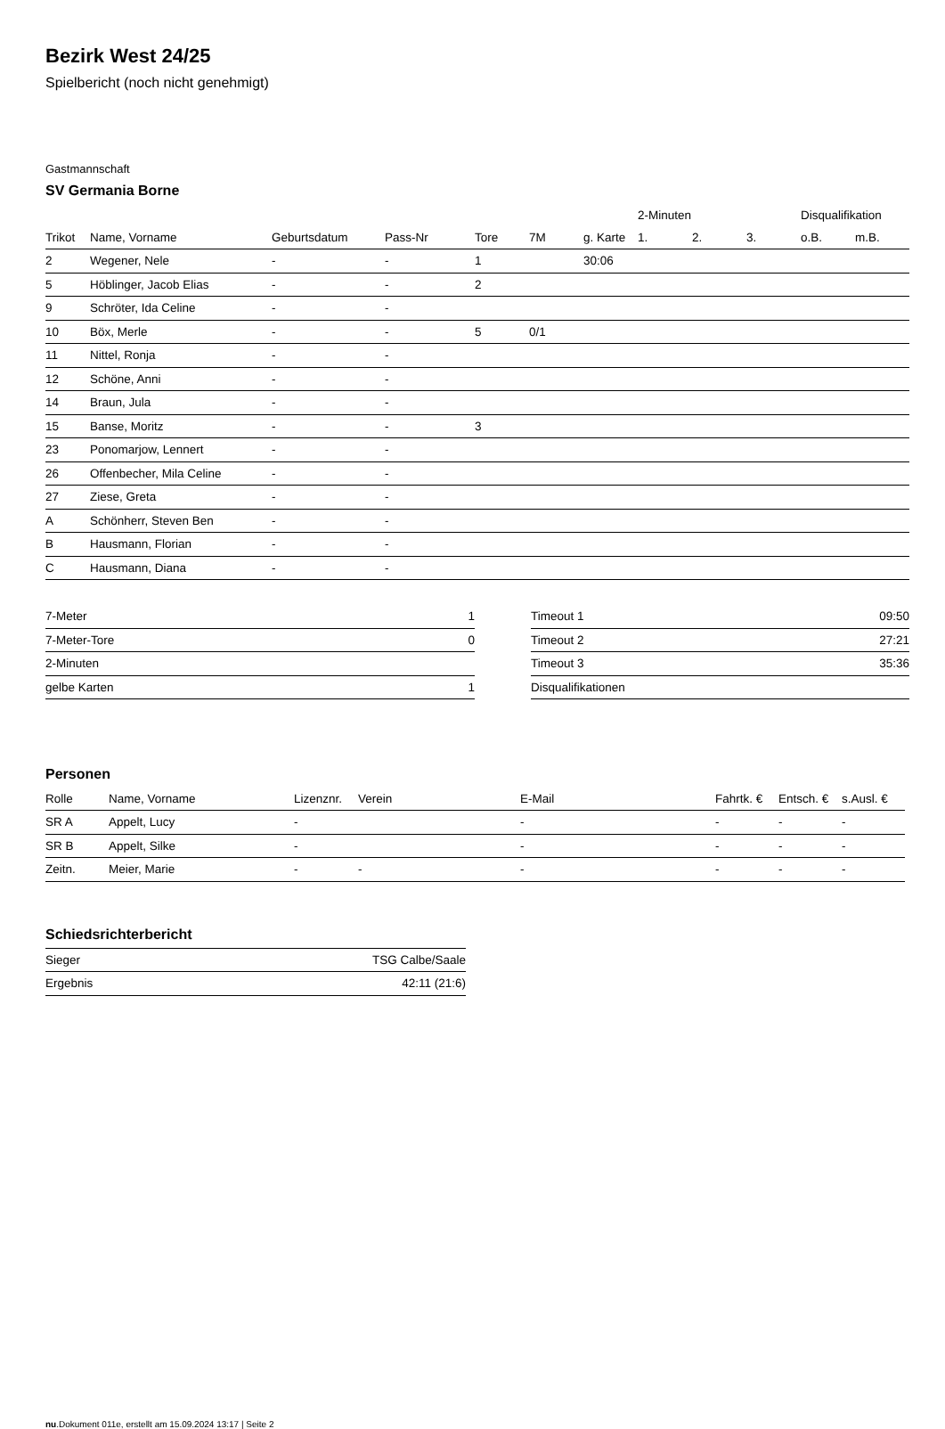Bezirk West 24/25
Spielbericht (noch nicht genehmigt)
Gastmannschaft
SV Germania Borne
| | | | | | | | 2-Minuten | | | Disqualifikation | |
| --- | --- | --- | --- | --- | --- | --- | --- | --- | --- | --- | --- |
| Trikot | Name, Vorname | Geburtsdatum | Pass-Nr | Tore | 7M | g. Karte | 1. | 2. | 3. | o.B. | m.B. |
| 2 | Wegener, Nele | - | - | 1 | | 30:06 | | | | | |
| 5 | Höblinger, Jacob Elias | - | - | 2 | | | | | | | |
| 9 | Schröter, Ida Celine | - | - | | | | | | | | |
| 10 | Böx, Merle | - | - | 5 | 0/1 | | | | | | |
| 11 | Nittel, Ronja | - | - | | | | | | | | |
| 12 | Schöne, Anni | - | - | | | | | | | | |
| 14 | Braun, Jula | - | - | | | | | | | | |
| 15 | Banse, Moritz | - | - | 3 | | | | | | | |
| 23 | Ponomarjow, Lennert | - | - | | | | | | | | |
| 26 | Offenbecher, Mila Celine | - | - | | | | | | | | |
| 27 | Ziese, Greta | - | - | | | | | | | | |
| A | Schönherr, Steven Ben | - | - | | | | | | | | |
| B | Hausmann, Florian | - | - | | | | | | | | |
| C | Hausmann, Diana | - | - | | | | | | | | |
| 7-Meter | 1 |
| 7-Meter-Tore | 0 |
| 2-Minuten | |
| gelbe Karten | 1 |
| Timeout 1 | 09:50 |
| Timeout 2 | 27:21 |
| Timeout 3 | 35:36 |
| Disqualifikationen | |
Personen
| Rolle | Name, Vorname | Lizenznr. | Verein | E-Mail | Fahrtk. € | Entsch. € | s.Ausl. € |
| --- | --- | --- | --- | --- | --- | --- | --- |
| SR A | Appelt, Lucy | - | | - | - | - | - |
| SR B | Appelt, Silke | - | | - | - | - | - |
| Zeitn. | Meier, Marie | - | - | - | - | - | - |
Schiedsrichterbericht
| Sieger | TSG Calbe/Saale |
| Ergebnis | 42:11 (21:6) |
nu.Dokument 011e, erstellt am 15.09.2024 13:17 | Seite 2